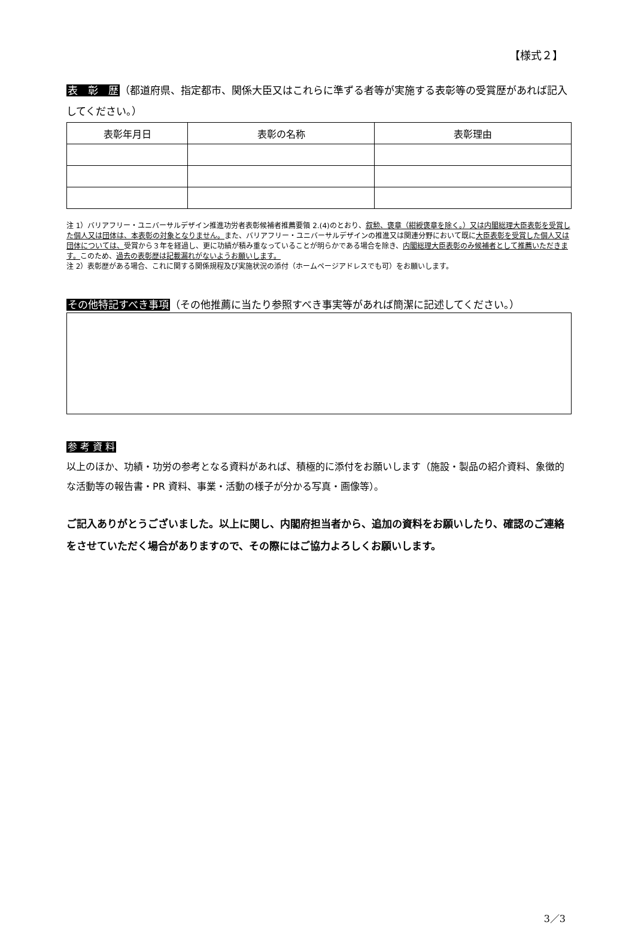【様式２】
表　彰　歴（都道府県、指定都市、関係大臣又はこれらに準ずる者等が実施する表彰等の受賞歴があれば記入してください。）
| 表彰年月日 | 表彰の名称 | 表彰理由 |
| --- | --- | --- |
注 1）バリアフリー・ユニバーサルデザイン推進功労者表彰候補者推薦要領 2.(4)のとおり、叙勲、褒章（紺綬褒章を除く。）又は内閣総理大臣表彰を受賞した個人又は団体は、本表彰の対象となりません。また、バリアフリー・ユニバーサルデザインの推進又は関連分野において既に大臣表彰を受賞した個人又は団体については、受賞から３年を経過し、更に功績が積み重なっていることが明らかである場合を除き、内閣総理大臣表彰のみ候補者として推薦いただきます。このため、過去の表彰歴は記載漏れがないようお願いします。
注 2）表彰歴がある場合、これに関する関係規程及び実施状況の添付（ホームページアドレスでも可）をお願いします。
その他特記すべき事項（その他推薦に当たり参照すべき事実等があれば簡潔に記述してください。）
参 考 資 料
以上のほか、功績・功労の参考となる資料があれば、積極的に添付をお願いします（施設・製品の紹介資料、象徴的な活動等の報告書・PR 資料、事業・活動の様子が分かる写真・画像等）。
ご記入ありがとうございました。以上に関し、内閣府担当者から、追加の資料をお願いしたり、確認のご連絡をさせていただく場合がありますので、その際にはご協力よろしくお願いします。
3／3